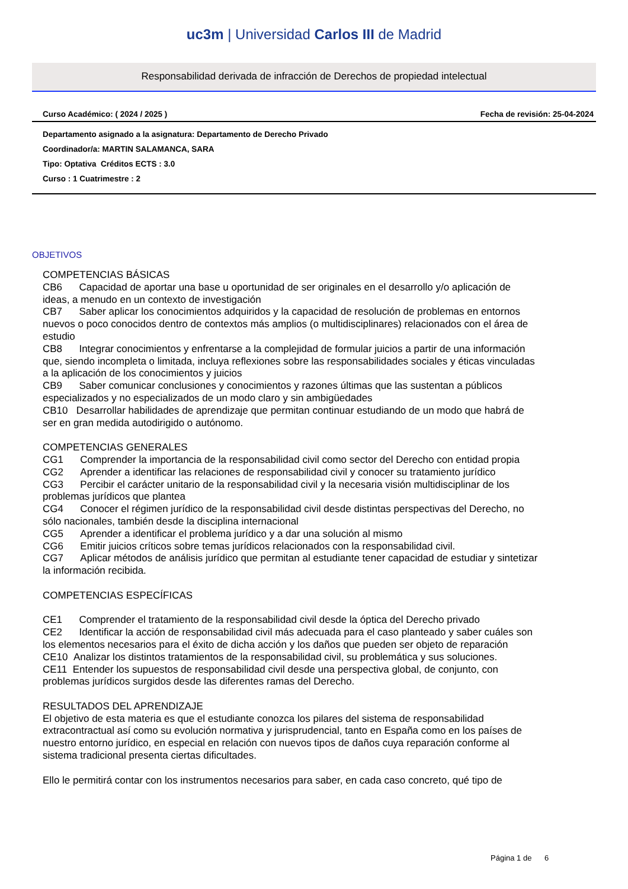uc3m | Universidad Carlos III de Madrid
Responsabilidad derivada de infracción de Derechos de propiedad intelectual
Curso Académico: ( 2024 / 2025 ) Fecha de revisión: 25-04-2024
Departamento asignado a la asignatura: Departamento de Derecho Privado
Coordinador/a: MARTIN SALAMANCA, SARA
Tipo: Optativa Créditos ECTS : 3.0
Curso : 1 Cuatrimestre : 2
OBJETIVOS
COMPETENCIAS BÁSICAS
CB6 Capacidad de aportar una base u oportunidad de ser originales en el desarrollo y/o aplicación de ideas, a menudo en un contexto de investigación
CB7 Saber aplicar los conocimientos adquiridos y la capacidad de resolución de problemas en entornos nuevos o poco conocidos dentro de contextos más amplios (o multidisciplinares) relacionados con el área de estudio
CB8 Integrar conocimientos y enfrentarse a la complejidad de formular juicios a partir de una información que, siendo incompleta o limitada, incluya reflexiones sobre las responsabilidades sociales y éticas vinculadas a la aplicación de los conocimientos y juicios
CB9 Saber comunicar conclusiones y conocimientos y razones últimas que las sustentan a públicos especializados y no especializados de un modo claro y sin ambigüedades
CB10 Desarrollar habilidades de aprendizaje que permitan continuar estudiando de un modo que habrá de ser en gran medida autodirigido o autónomo.
COMPETENCIAS GENERALES
CG1 Comprender la importancia de la responsabilidad civil como sector del Derecho con entidad propia
CG2 Aprender a identificar las relaciones de responsabilidad civil y conocer su tratamiento jurídico
CG3 Percibir el carácter unitario de la responsabilidad civil y la necesaria visión multidisciplinar de los problemas jurídicos que plantea
CG4 Conocer el régimen jurídico de la responsabilidad civil desde distintas perspectivas del Derecho, no sólo nacionales, también desde la disciplina internacional
CG5 Aprender a identificar el problema jurídico y a dar una solución al mismo
CG6 Emitir juicios críticos sobre temas jurídicos relacionados con la responsabilidad civil.
CG7 Aplicar métodos de análisis jurídico que permitan al estudiante tener capacidad de estudiar y sintetizar la información recibida.
COMPETENCIAS ESPECÍFICAS
CE1 Comprender el tratamiento de la responsabilidad civil desde la óptica del Derecho privado
CE2 Identificar la acción de responsabilidad civil más adecuada para el caso planteado y saber cuáles son los elementos necesarios para el éxito de dicha acción y los daños que pueden ser objeto de reparación
CE10 Analizar los distintos tratamientos de la responsabilidad civil, su problemática y sus soluciones.
CE11 Entender los supuestos de responsabilidad civil desde una perspectiva global, de conjunto, con problemas jurídicos surgidos desde las diferentes ramas del Derecho.
RESULTADOS DEL APRENDIZAJE
El objetivo de esta materia es que el estudiante conozca los pilares del sistema de responsabilidad extracontractual así como su evolución normativa y jurisprudencial, tanto en España como en los países de nuestro entorno jurídico, en especial en relación con nuevos tipos de daños cuya reparación conforme al sistema tradicional presenta ciertas dificultades.
Ello le permitirá contar con los instrumentos necesarios para saber, en cada caso concreto, qué tipo de
Página 1 de 6